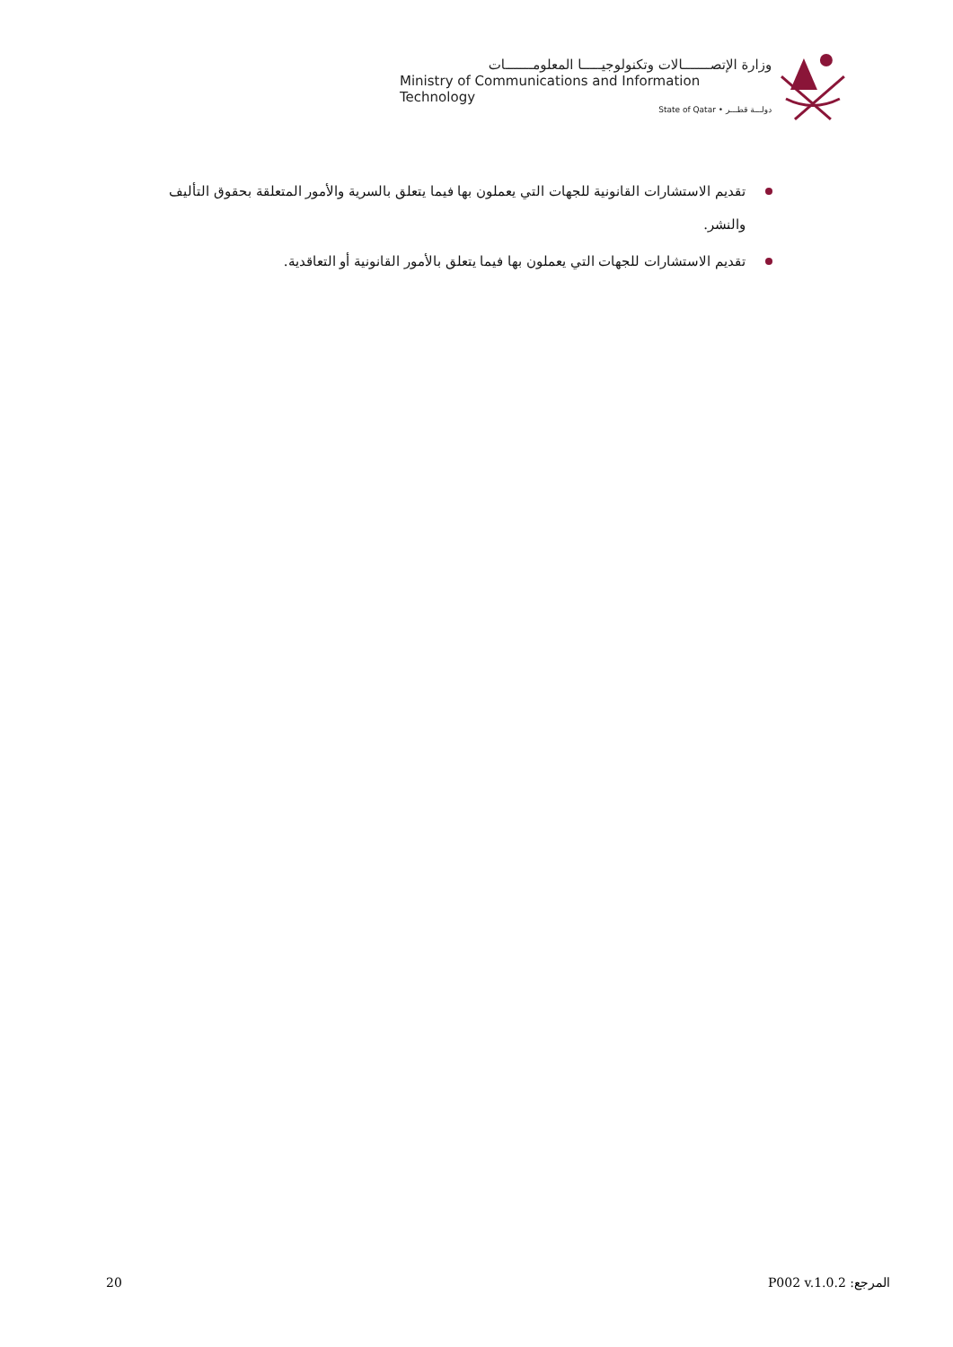وزارة الإتصـــــــالات وتكنولوجيـــــا المعلومـــــــات
Ministry of Communications and Information Technology
State of Qatar • دولـــة قطـــر
تقديم الاستشارات القانونية للجهات التي يعملون بها فيما يتعلق بالسرية والأمور المتعلقة بحقوق التأليف والنشر.
تقديم الاستشارات للجهات التي يعملون بها فيما يتعلق بالأمور القانونية أو التعاقدية.
20 المرجع: P002 v.1.0.2